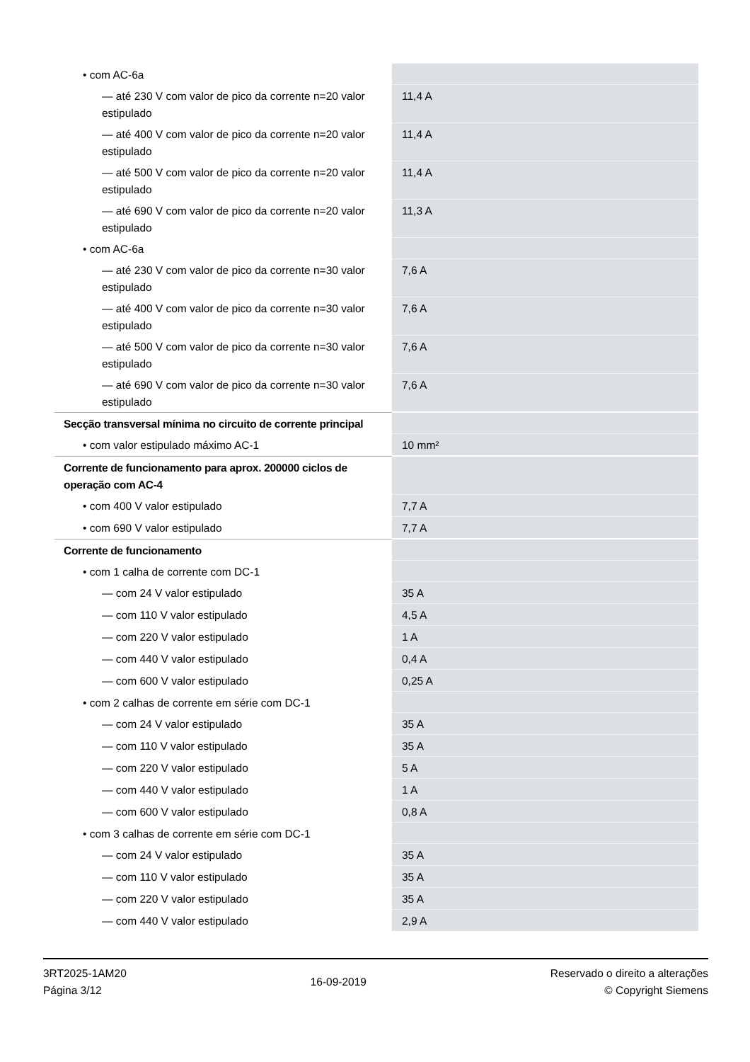| • com AC-6a | |
| — até 230 V com valor de pico da corrente n=20 valor estipulado | 11,4 A |
| — até 400 V com valor de pico da corrente n=20 valor estipulado | 11,4 A |
| — até 500 V com valor de pico da corrente n=20 valor estipulado | 11,4 A |
| — até 690 V com valor de pico da corrente n=20 valor estipulado | 11,3 A |
| • com AC-6a | |
| — até 230 V com valor de pico da corrente n=30 valor estipulado | 7,6 A |
| — até 400 V com valor de pico da corrente n=30 valor estipulado | 7,6 A |
| — até 500 V com valor de pico da corrente n=30 valor estipulado | 7,6 A |
| — até 690 V com valor de pico da corrente n=30 valor estipulado | 7,6 A |
| Secção transversal mínima no circuito de corrente principal | |
| • com valor estipulado máximo AC-1 | 10 mm² |
| Corrente de funcionamento para aprox. 200000 ciclos de operação com AC-4 | |
| • com 400 V valor estipulado | 7,7 A |
| • com 690 V valor estipulado | 7,7 A |
| Corrente de funcionamento | |
| • com 1 calha de corrente com DC-1 | |
| — com 24 V valor estipulado | 35 A |
| — com 110 V valor estipulado | 4,5 A |
| — com 220 V valor estipulado | 1 A |
| — com 440 V valor estipulado | 0,4 A |
| — com 600 V valor estipulado | 0,25 A |
| • com 2 calhas de corrente em série com DC-1 | |
| — com 24 V valor estipulado | 35 A |
| — com 110 V valor estipulado | 35 A |
| — com 220 V valor estipulado | 5 A |
| — com 440 V valor estipulado | 1 A |
| — com 600 V valor estipulado | 0,8 A |
| • com 3 calhas de corrente em série com DC-1 | |
| — com 24 V valor estipulado | 35 A |
| — com 110 V valor estipulado | 35 A |
| — com 220 V valor estipulado | 35 A |
| — com 440 V valor estipulado | 2,9 A |
3RT2025-1AM20
Página 3/12
16-09-2019
Reservado o direito a alterações
© Copyright Siemens